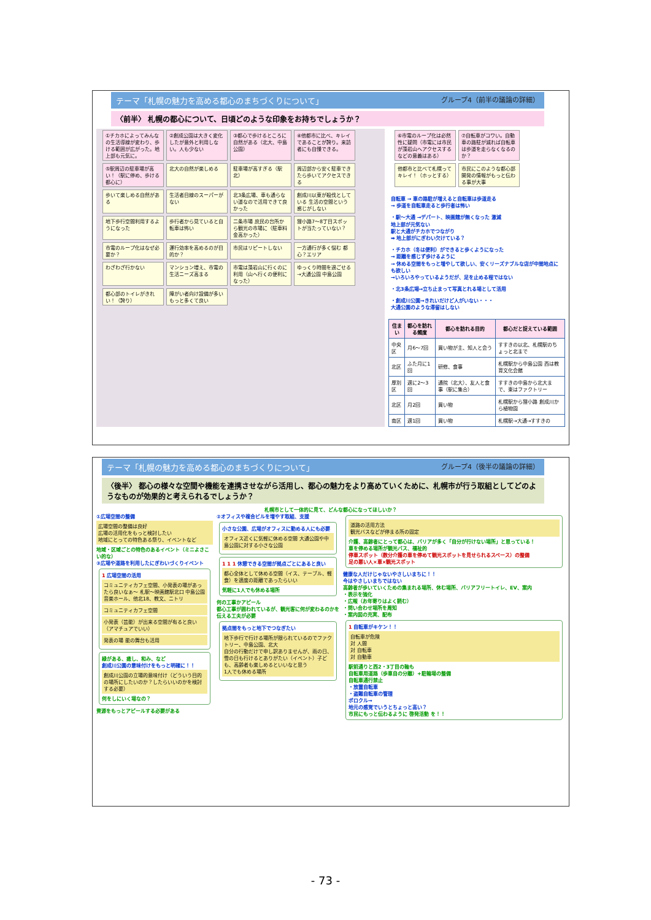テーマ「札幌の魅力を高める都心のまちづくりについて」 グループ4（前半の議論の詳細）
〈前半〉 札幌の都心について、日頃どのような印象をお持ちでしょうか？
①チカホによってみんなの生活導線が変わり、歩ける範囲が広がった。地上部も元気に。
②創成公園は大きく変化したが意外と利用しない。人も少ない
③都心で歩けるところに自然がある（北大、中島公園）
④他都市に比べ、キレイであることが誇り。来訪者にも自慢できる。
⑤駅周辺の駐車場が高い！（駅に停め、歩ける都心に）
北大の自然が楽しめる
駐車場が高すぎる（駅北）
周辺部から安く駐車できたら歩いてアクセスできる
歩いて楽しめる自然がある
生活者目線のスーパーがない
北3条広場、車も通らない道なので活用できて良かった
創成川以東が殺伐としている 生活の空間という感じがしない
地下歩行空間利用するようになった
歩行者から見ていると自転車は怖い
二条市場 庶民の台所から観光の市場に（駐車料金高かった）
狸小路7～8丁目スポットが当たっていない？
市電のループ化はなぜ必要か？
運行効率を高めるのが目的か？
市民はリピートしない
一方通行が多く悩む 都心？エリア
わざわざ行かない
マンション増え、市電の生活ニーズ高まる
市電は藻岩山に行くのに利用（山へ行くの便利になった）
ゆっくり時間を過ごせる→大通公園 中島公園
都心部のトイレがきれい！（誇り）
障がい者向け設備が多い もっと多くて良い
⑥市電のループ化は必然性に疑問（市電には市民が藻岩山へアクセスするなどの意義はある）
⑦自転車がコワい。自動車の路駐が減れば自転車は歩道を走らなくなるのか？
他都市と比べて札幌ってキレイ！（ホッとする）
市民にこのような都心部開発の情報がもっと伝わる事が大事
自転車 → 車の路駐が増えると自転車は歩道走る
→ 歩道を自転車走ると歩行者は怖い
・駅～大通 →デパート、映画館が無くなった 激減
地上部が元気ない
駅と大通がチカホでつながり
➡ 地上部がにぎわい欠けている？
・チカホ（冬は便利）ができると歩くようになった
→ 距離を感じず歩けるように
→ 休める空間をもっと増やして欲しい、安くリーズナブルな店が中間地点にも欲しい
→いろいろやっているようだが、足を止める程ではない
・北3条広場→立ち止まって写真とれる場として活用
・創成川公園→きれいだけど人がいない・・・
大通公園のような滞留はしない
| 住まい | 都心を訪れる頻度 | 都心を訪れる目的 | 都心だと捉えている範囲 |
| --- | --- | --- | --- |
| 中央区 | 月6～7回 | 買い物が主、知人と会う | すすきの以北、札幌駅のちょっと北まで |
| 北区 | ふた月に1回 | 研修、食事 | 札幌駅から中島公園 西は教育文化会館 |
| 厚別区 | 週に2～3回 | 通院（北大）、友人と食事（駅に集合） | すすきの中島から北大まで、東はファクトリー |
| 北区 | 月2回 | 買い物 | 札幌駅から狸小路 創成川から植物園 |
| 南区 | 週1回 | 買い物 | 札幌駅→大通→すすきの |
テーマ「札幌の魅力を高める都心のまちづくりについて」 グループ4（後半の議論の詳細）
〈後半〉 都心の様々な空間や機能を連携させながら活用し、都心の魅力をより高めていくために、札幌市が行う取組としてどのようなものが効果的と考えられるでしょうか？
札幌市として一体的に見て、どんな都心になってほしいか？
①広場空間の整備
広場空間の整備は良好
広場の活用化をもっと検討したい
地域にとっての特色ある祭り、イベントなど
地域・区域ごとの特色のあるイベント（ミニよさこい的な）
③広場や道路を利用したにぎわいづくりイベント
1 広場空間の活用
コミュニティカフェ空間、小発表の場があったら良いなぁ～ 札駅～映画館駅北口 中島公園音楽ホール、他北18、教文、ニトリ
コミュニティカフェ空間
小発表（芸能）が出来る空間が有ると良い（アマチュアでいい）
発表の場 能の舞台も活用
緑がある、癒し、和み、など
創成川公園の意味付けをもっと明確に！！
創成川公園の立場的意味付け（どういう目的の場所にしたいのか？したらいいのかを検討する必要）
何をしにいく場なの？
資源をもっとアピールする必要がある
②オフィスや複合ビルを増やす取組、支援
小さな公園、広場がオフィスに勤める人にも必要
オフィス近くに気軽に休める空間 大通公園や中島公園に対する小さな公園
1 1 1 休憩できる空間が拠点ごとにあると良い
都心全体として休める空間（イス、テーブル、軽食）を適度の距離であったらいい
気軽に1人でも休める場所
何の工事かアピール
都心工事が囲われているが、観光客に何が変わるのかを伝える工夫が必要
拠点間をもっと地下でつなぎたい
地下歩行で行ける場所が限られているのでファクトリー、中島公園、北大
自分の行動だけで申し訳ありませんが、雨の日、雪の日も行けるとありがたい（イベント）子ども、高齢者も楽しめるといいなと思う
1人でも休める場所
道路の活用方法
観光バスなどが停まる所の固定
介護、高齢者にとって都心は、バリアが多く「自分が行けない場所」と思っている！
車を停める場所が観光バス、福祉的
停車スポット（数分介護の車を停めて観光スポットを見せられるスペース）の整備
足の悪い人×車×観光スポット
健康な人だけじゃないやさしいまちに！！
今はやさしいまちではない
高齢者が歩いていくための集まれる場所、休む場所、バリアフリートイレ、EV、案内
・表示を強化
・広報（お年寄りはよく読む）
・問い合わせ場所を周知
・案内図の充実、配布
1 自転車がキケン！！
自転車が危険
対 人間
対 自転車
対 自動車
駅前通りと西2・3丁目の軸も
自転車用道路（歩車自の分離）+駐輪場の整備
自転車通行禁止
・放置自転車
・盗難自転車の管理
ポロクル→
地元の感覚でいうとちょっと高い？
市民にもっと伝わるように 啓発活動 を！！
- 73 -